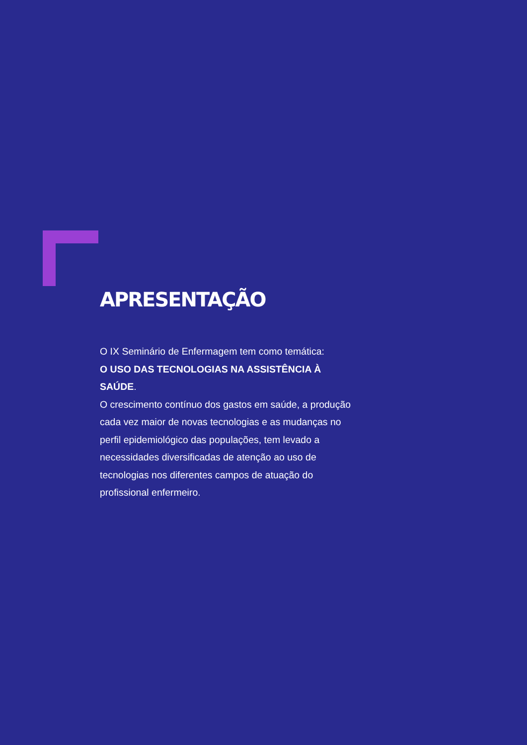APRESENTAÇÃO
O IX Seminário de Enfermagem tem como temática:
O USO DAS TECNOLOGIAS NA ASSISTÊNCIA À SAÚDE.
O crescimento contínuo dos gastos em saúde, a produção cada vez maior de novas tecnologias e as mudanças no perfil epidemiológico das populações, tem levado a necessidades diversificadas de atenção ao uso de tecnologias nos diferentes campos de atuação do profissional enfermeiro.